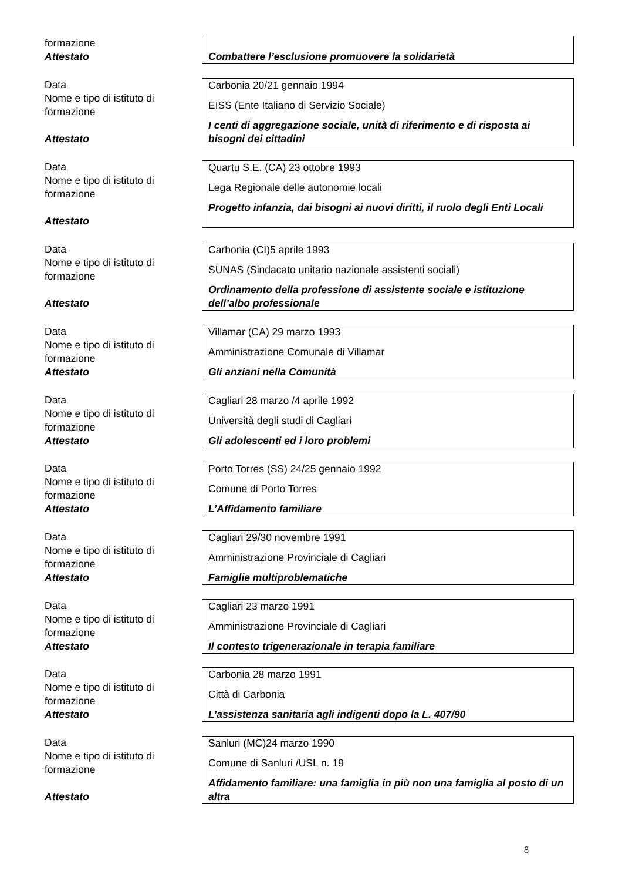formazione
Attestato
Combattere l’esclusione promuovere la solidarietà
Data
Nome e tipo di istituto di formazione
Attestato
Carbonia 20/21 gennaio 1994
EISS (Ente Italiano di Servizio Sociale)
I centi di aggregazione sociale, unità di riferimento e di risposta ai bisogni dei cittadini
Data
Nome e tipo di istituto di formazione
Attestato
Quartu S.E. (CA) 23 ottobre 1993
Lega Regionale delle autonomie locali
Progetto infanzia, dai bisogni ai nuovi diritti, il ruolo degli Enti Locali
Data
Nome e tipo di istituto di formazione
Attestato
Carbonia (CI)5 aprile 1993
SUNAS (Sindacato unitario nazionale assistenti sociali)
Ordinamento della professione di assistente sociale e istituzione dell’albo professionale
Data
Nome e tipo di istituto di formazione
Attestato
Villamar (CA) 29 marzo 1993
Amministrazione Comunale di Villamar
Gli anziani nella Comunità
Data
Nome e tipo di istituto di formazione
Attestato
Cagliari 28 marzo /4 aprile 1992
Università degli studi di Cagliari
Gli adolescenti ed i loro problemi
Data
Nome e tipo di istituto di formazione
Attestato
Porto Torres (SS) 24/25 gennaio 1992
Comune di Porto Torres
L’Affidamento familiare
Data
Nome e tipo di istituto di formazione
Attestato
Cagliari 29/30 novembre 1991
Amministrazione Provinciale di Cagliari
Famiglie multiproblematiche
Data
Nome e tipo di istituto di formazione
Attestato
Cagliari 23 marzo 1991
Amministrazione Provinciale di Cagliari
Il contesto trigenerazionale in terapia familiare
Data
Nome e tipo di istituto di formazione
Attestato
Carbonia 28 marzo 1991
Città di Carbonia
L’assistenza sanitaria agli indigenti dopo la L. 407/90
Data
Nome e tipo di istituto di formazione
Attestato
Sanluri (MC)24 marzo 1990
Comune di Sanluri /USL n. 19
Affidamento familiare: una famiglia in più non una famiglia al posto di un altra
8